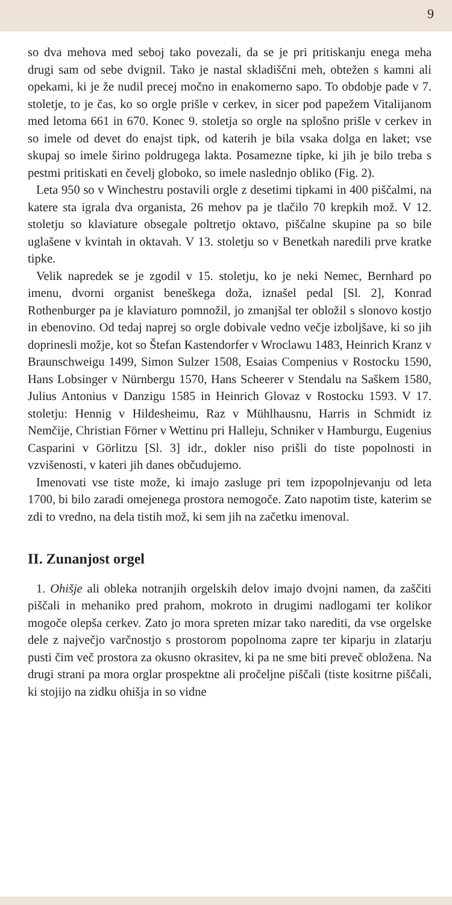9
so dva mehova med seboj tako povezali, da se je pri pritiskanju enega meha drugi sam od sebe dvignil. Tako je nastal skladiščni meh, obtežen s kamni ali opekami, ki je že nudil precej močno in enakomerno sapo. To obdobje pade v 7. stoletje, to je čas, ko so orgle prišle v cerkev, in sicer pod papežem Vitalijanom med letoma 661 in 670. Konec 9. stoletja so orgle na splošno prišle v cerkev in so imele od devet do enajst tipk, od katerih je bila vsaka dolga en laket; vse skupaj so imele širino poldrugega lakta. Posamezne tipke, ki jih je bilo treba s pestmi pritiskati en čevelj globoko, so imele naslednjo obliko (Fig. 2).
Leta 950 so v Winchestru postavili orgle z desetimi tipkami in 400 piščalmi, na katere sta igrala dva organista, 26 mehov pa je tlačilo 70 krepkih mož. V 12. stoletju so klaviature obsegale poltretjo oktavo, piščalne skupine pa so bile uglašene v kvintah in oktavah. V 13. stoletju so v Benetkah naredili prve kratke tipke.
Velik napredek se je zgodil v 15. stoletju, ko je neki Nemec, Bernhard po imenu, dvorni organist beneškega doža, iznašel pedal [Sl. 2], Konrad Rothenburger pa je klaviaturo pomnožil, jo zmanjšal ter obložil s slonovo kostjo in ebenovino. Od tedaj naprej so orgle dobivale vedno večje izboljšave, ki so jih doprinesli možje, kot so Štefan Kastendorfer v Wroclawu 1483, Heinrich Kranz v Braunschweigu 1499, Simon Sulzer 1508, Esaias Compenius v Rostocku 1590, Hans Lobsinger v Nürnbergu 1570, Hans Scheerer v Stendalu na Saškem 1580, Julius Antonius v Danzigu 1585 in Heinrich Glovaz v Rostocku 1593. V 17. stoletju: Hennig v Hildesheimu, Raz v Mühlhausnu, Harris in Schmidt iz Nemčije, Christian Förner v Wettinu pri Halleju, Schniker v Hamburgu, Eugenius Casparini v Görlitzu [Sl. 3] idr., dokler niso prišli do tiste popolnosti in vzvišenosti, v kateri jih danes občudujemo.
Imenovati vse tiste može, ki imajo zasluge pri tem izpopolnjevanju od leta 1700, bi bilo zaradi omejenega prostora nemogoče. Zato napotim tiste, katerim se zdi to vredno, na dela tistih mož, ki sem jih na začetku imenoval.
II. Zunanjost orgel
1. Ohišje ali obleka notranjih orgelskih delov imajo dvojni namen, da zaščiti piščali in mehaniko pred prahom, mokroto in drugimi nadlogami ter kolikor mogoče olepša cerkev. Zato jo mora spreten mizar tako narediti, da vse orgelske dele z največjo varčnostjo s prostorom popolnoma zapre ter kiparju in zlatarju pusti čim več prostora za okusno okrasitev, ki pa ne sme biti preveč obložena. Na drugi strani pa mora orglar prospektne ali pročeljne piščali (tiste kositrne piščali, ki stojijo na zidku ohišja in so vidne